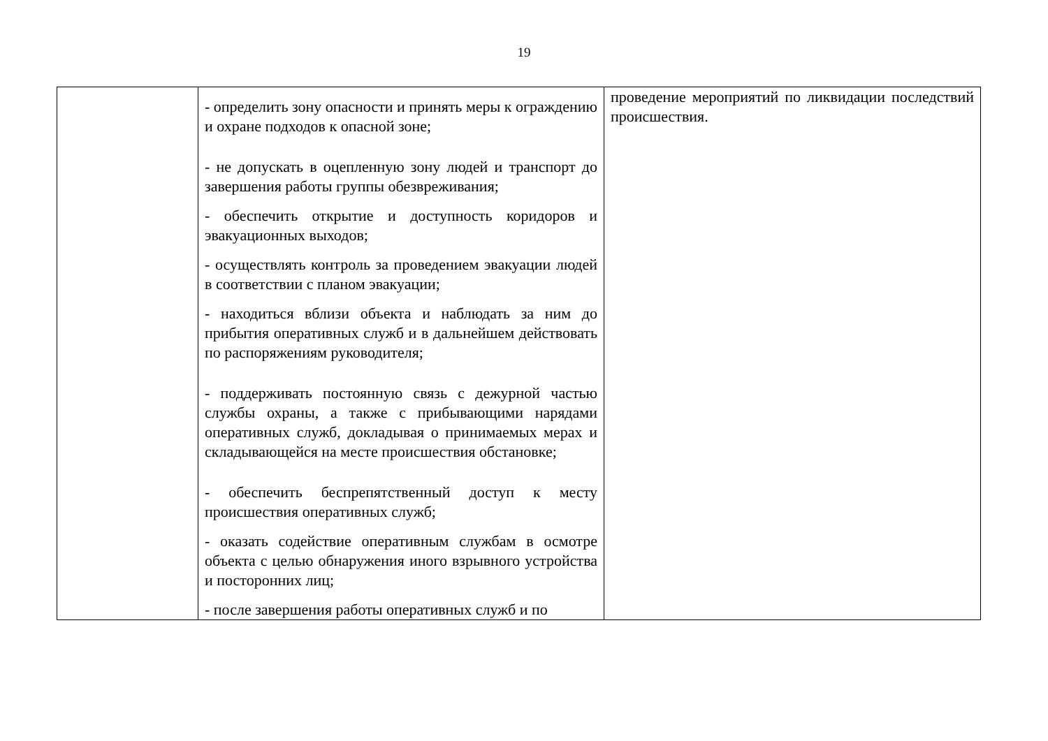19
| | - определить зону опасности и принять меры к ограждению и охране подходов к опасной зоне; - не допускать в оцепленную зону людей и транспорт до завершения работы группы обезвреживания; - обеспечить открытие и доступность коридоров и эвакуационных выходов; - осуществлять контроль за проведением эвакуации людей в соответствии с планом эвакуации; - находиться вблизи объекта и наблюдать за ним до прибытия оперативных служб и в дальнейшем действовать по распоряжениям руководителя; - поддерживать постоянную связь с дежурной частью службы охраны, а также с прибывающими нарядами оперативных служб, докладывая о принимаемых мерах и складывающейся на месте происшествия обстановке; - обеспечить беспрепятственный доступ к месту происшествия оперативных служб; - оказать содействие оперативным службам в осмотре объекта с целью обнаружения иного взрывного устройства и посторонних лиц; - после завершения работы оперативных служб и по | проведение мероприятий по ликвидации последствий происшествия. |